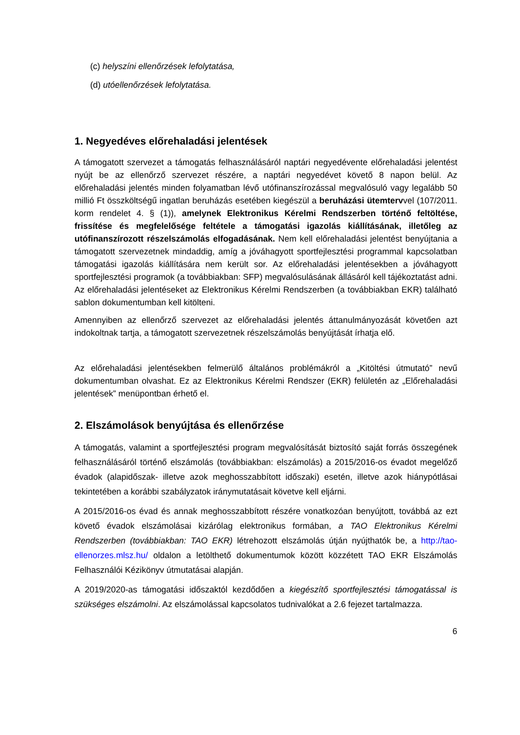(c) helyszíni ellenőrzések lefolytatása,
(d) utóellenőrzések lefolytatása.
1. Negyedéves előrehaladási jelentések
A támogatott szervezet a támogatás felhasználásáról naptári negyedévente előrehaladási jelentést nyújt be az ellenőrző szervezet részére, a naptári negyedévet követő 8 napon belül. Az előrehaladási jelentés minden folyamatban lévő utófinanszírozással megvalósuló vagy legalább 50 millió Ft összköltségű ingatlan beruházás esetében kiegészül a beruházási ütemtervvel (107/2011. korm rendelet 4. § (1)), amelynek Elektronikus Kérelmi Rendszerben történő feltöltése, frissítése és megfelelősége feltétele a támogatási igazolás kiállításának, illetőleg az utófinanszírozott részelszámolás elfogadásának. Nem kell előrehaladási jelentést benyújtania a támogatott szervezetnek mindaddig, amíg a jóváhagyott sportfejlesztési programmal kapcsolatban támogatási igazolás kiállítására nem került sor. Az előrehaladási jelentésekben a jóváhagyott sportfejlesztési programok (a továbbiakban: SFP) megvalósulásának állásáról kell tájékoztatást adni. Az előrehaladási jelentéseket az Elektronikus Kérelmi Rendszerben (a továbbiakban EKR) található sablon dokumentumban kell kitölteni.
Amennyiben az ellenőrző szervezet az előrehaladási jelentés áttanulmányozását követően azt indokoltnak tartja, a támogatott szervezetnek részelszámolás benyújtását írhatja elő.
Az előrehaladási jelentésekben felmerülő általános problémákról a „Kitöltési útmutató” nevű dokumentumban olvashat. Ez az Elektronikus Kérelmi Rendszer (EKR) felületén az „Előrehaladási jelentések” menüpontban érhető el.
2. Elszámolások benyújtása és ellenőrzése
A támogatás, valamint a sportfejlesztési program megvalósítását biztosító saját forrás összegének felhasználásáról történő elszámolás (továbbiakban: elszámolás) a 2015/2016-os évadot megelőző évadok (alapidőszak- illetve azok meghosszabbított időszaki) esetén, illetve azok hiánypótlásai tekintetében a korábbi szabályzatok iránymutatásait követve kell eljárni.
A 2015/2016-os évad és annak meghosszabbított részére vonatkozóan benyújtott, továbbá az ezt követő évadok elszámolásai kizárólag elektronikus formában, a TAO Elektronikus Kérelmi Rendszerben (továbbiakban: TAO EKR) létrehozott elszámolás útján nyújthatók be, a http://tao-ellenorzes.mlsz.hu/ oldalon a letölthető dokumentumok között közzétett TAO EKR Elszámolás Felhasználói Kézikönyv útmutatásai alapján.
A 2019/2020-as támogatási időszaktól kezdődően a kiegészítő sportfejlesztési támogatással is szükséges elszámolni. Az elszámolással kapcsolatos tudnivalókat a 2.6 fejezet tartalmazza.
6